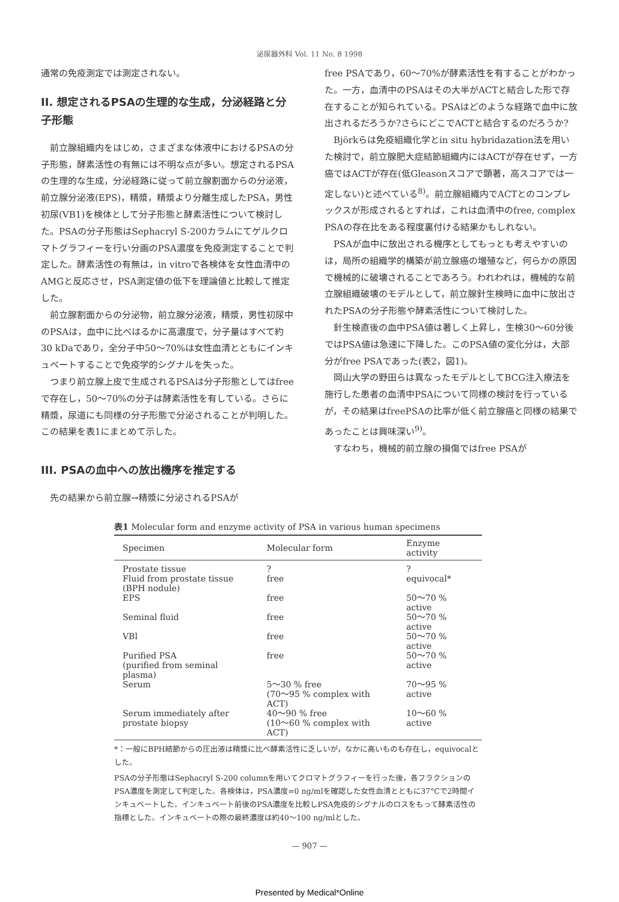泌尿器外科 Vol. 11 No. 8 1998
通常の免疫測定では測定されない。
II. 想定されるPSAの生理的な生成，分泌経路と分子形態
前立腺組織内をはじめ，さまざまな体液中におけるPSAの分子形態，酵素活性の有無には不明な点が多い。想定されるPSAの生理的な生成，分泌経路に従って前立腺割面からの分泌液，前立腺分泌液(EPS)，精漿，精漿より分離生成したPSA，男性初尿(VB1)を検体として分子形態と酵素活性について検討した。PSAの分子形態はSephacryl S-200カラムにてゲルクロマトグラフィーを行い分画のPSA濃度を免疫測定することで判定した。酵素活性の有無は，in vitroで各検体を女性血清中のAMGと反応させ，PSA測定値の低下を理論値と比較して推定した。
前立腺割面からの分泌物，前立腺分泌液，精漿，男性初尿中のPSAは，血中に比べはるかに高濃度で，分子量はすべて約30 kDaであり，全分子中50～70%は女性血清とともにインキュベートすることで免疫学的シグナルを失った。
つまり前立腺上皮で生成されるPSAは分子形態としてはfreeで存在し，50～70%の分子は酵素活性を有している。さらに精漿，尿道にも同様の分子形態で分泌されることが判明した。この結果を表1にまとめて示した。
III. PSAの血中への放出機序を推定する
先の結果から前立腺→精漿に分泌されるPSAが
free PSAであり，60～70%が酵素活性を有することがわかった。一方，血清中のPSAはその大半がACTと結合した形で存在することが知られている。PSAはどのような経路で血中に放出されるだろうか?さらにどこでACTと結合するのだろうか?
Björkらは免疫組織化学とin situ hybridazation法を用いた検討で，前立腺肥大症結節組織内にはACTが存在せず，一方癌ではACTが存在(低Gleasonスコアで顕著，高スコアでは一定しない)と述べている<sup>8)</sup>。前立腺組織内でACTとのコンプレックスが形成されるとすれば，これは血清中のfree, complex PSAの存在比をある程度裏付ける結果かもしれない。
PSAが血中に放出される機序としてもっとも考えやすいのは，局所の組織学的構築が前立腺癌の増殖など，何らかの原因で機械的に破壊されることであろう。われわれは，機械的な前立腺組織破壊のモデルとして，前立腺針生検時に血中に放出されたPSAの分子形態や酵素活性について検討した。
針生検直後の血中PSA値は著しく上昇し，生検30～60分後ではPSA値は急速に下降した。このPSA値の変化分は，大部分がfree PSAであった(表2，図1)。
岡山大学の野田らは異なったモデルとしてBCG注入療法を施行した患者の血清中PSAについて同様の検討を行っているが，その結果はfreePSAの比率が低く前立腺癌と同様の結果であったことは興味深い<sup>9)</sup>。
すなわち，機械的前立腺の損傷ではfree PSAが
表1 Molecular form and enzyme activity of PSA in various human specimens
| Specimen | Molecular form | Enzyme activity |
| --- | --- | --- |
| Prostate tissue | ? | ? |
| Fluid from prostate tissue (BPH nodule) | free | equivocal* |
| EPS | free | 50～70 % active |
| Seminal fluid | free | 50～70 % active |
| VBl | free | 50～70 % active |
| Purified PSA (purified from seminal plasma) | free | 50～70 % active |
| Serum | 5～30 % free (70～95 % complex with ACT) | 70～95 % active |
| Serum immediately after prostate biopsy | 40～90 % free (10～60 % complex with ACT) | 10～60 % active |
*：一般にBPH結節からの圧出液は精漿に比べ酵素活性に乏しいが，なかに高いものも存在し，equivocalとした。
PSAの分子形態はSephacryl S-200 columnを用いてクロマトグラフィーを行った後，各フラクションのPSA濃度を測定して判定した。各検体は，PSA濃度=0 ng/mlを確認した女性血清とともに37°Cで2時間インキュベートした。インキュベート前後のPSA濃度を比較しPSA免疫的シグナルのロスをもって酵素活性の指標とした。インキュベートの際の最終濃度は約40～100 ng/mlとした。
— 907 —
Presented by Medical*Online